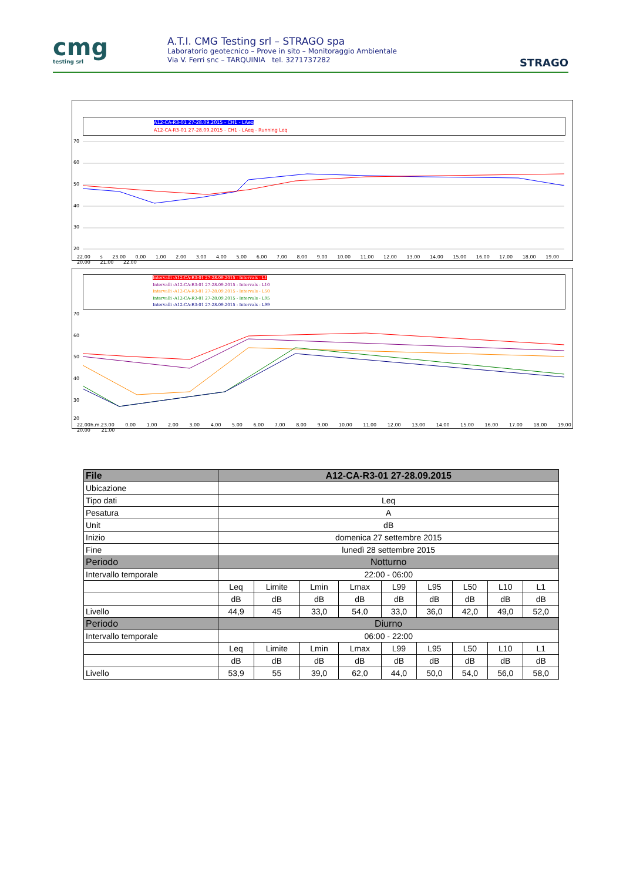cmg
testing srl
A.T.I. CMG Testing srl – STRAGO spa
Laboratorio geotecnico – Prove in sito – Monitoraggio Ambientale
Via V. Ferri snc – TARQUINIA tel. 3271737282
STRAGO
A12-CA-R3-01 27-28.09.2015 - CH1 - LAeq
A12-CA-R3-01 27-28.09.2015 - CH1 - LAeq - Running Leq
70
60
50
40
30
20
22.00 s 23.00 0.00 1.00 2.00 3.00 4.00 5.00 6.00 7.00 8.00 9.00 10.00 11.00 12.00 13.00 14.00 15.00 16.00 17.00 18.00 19.00 20.00 21.00 22.00
Intervalli -A12-CA-R3-01 27-28.09.2015 - Intervals - L1
Intervalli -A12-CA-R3-01 27-28.09.2015 - Intervals - L10
Intervalli -A12-CA-R3-01 27-28.09.2015 - Intervals - L50
Intervalli -A12-CA-R3-01 27-28.09.2015 - Intervals - L95
Intervalli -A12-CA-R3-01 27-28.09.2015 - Intervals - L99
70
60
50
40
30
20
22.00h.m.23.00 0.00 1.00 2.00 3.00 4.00 5.00 6.00 7.00 8.00 9.00 10.00 11.00 12.00 13.00 14.00 15.00 16.00 17.00 18.00 19.00 20.00 21.00
| File | A12-CA-R3-01 27-28.09.2015 | | | | | | | | |
| --- | --- | --- | --- | --- | --- | --- | --- | --- | --- |
| Ubicazione | | | | | | | | | |
| Tipo dati | Leq | | | | | | | | |
| Pesatura | A | | | | | | | | |
| Unit | dB | | | | | | | | |
| Inizio | domenica 27 settembre 2015 | | | | | | | | |
| Fine | lunedì 28 settembre 2015 | | | | | | | | |
| Periodo | Notturno | | | | | | | | |
| Intervallo temporale | 22:00 - 06:00 | | | | | | | | |
| | Leq | Limite | Lmin | Lmax | L99 | L95 | L50 | L10 | L1 |
| | dB | dB | dB | dB | dB | dB | dB | dB | dB |
| Livello | 44,9 | 45 | 33,0 | 54,0 | 33,0 | 36,0 | 42,0 | 49,0 | 52,0 |
| Periodo | Diurno | | | | | | | | |
| Intervallo temporale | 06:00 - 22:00 | | | | | | | | |
| | Leq | Limite | Lmin | Lmax | L99 | L95 | L50 | L10 | L1 |
| | dB | dB | dB | dB | dB | dB | dB | dB | dB |
| Livello | 53,9 | 55 | 39,0 | 62,0 | 44,0 | 50,0 | 54,0 | 56,0 | 58,0 |